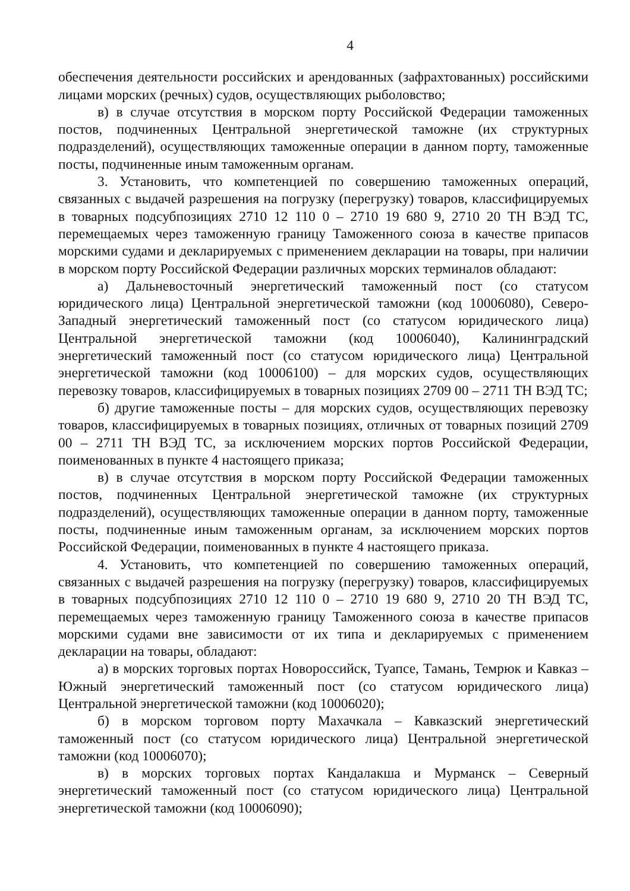4
обеспечения деятельности российских и арендованных (зафрахтованных) российскими лицами морских (речных) судов, осуществляющих рыболовство;
в) в случае отсутствия в морском порту Российской Федерации таможенных постов, подчиненных Центральной энергетической таможне (их структурных подразделений), осуществляющих таможенные операции в данном порту, таможенные посты, подчиненные иным таможенным органам.
3. Установить, что компетенцией по совершению таможенных операций, связанных с выдачей разрешения на погрузку (перегрузку) товаров, классифицируемых в товарных подсубпозициях 2710 12 110 0 – 2710 19 680 9, 2710 20 ТН ВЭД ТС, перемещаемых через таможенную границу Таможенного союза в качестве припасов морскими судами и декларируемых с применением декларации на товары, при наличии в морском порту Российской Федерации различных морских терминалов обладают:
а) Дальневосточный энергетический таможенный пост (со статусом юридического лица) Центральной энергетической таможни (код 10006080), Северо-Западный энергетический таможенный пост (со статусом юридического лица) Центральной энергетической таможни (код 10006040), Калининградский энергетический таможенный пост (со статусом юридического лица) Центральной энергетической таможни (код 10006100) – для морских судов, осуществляющих перевозку товаров, классифицируемых в товарных позициях 2709 00 – 2711 ТН ВЭД ТС;
б) другие таможенные посты – для морских судов, осуществляющих перевозку товаров, классифицируемых в товарных позициях, отличных от товарных позиций 2709 00 – 2711 ТН ВЭД ТС, за исключением морских портов Российской Федерации, поименованных в пункте 4 настоящего приказа;
в) в случае отсутствия в морском порту Российской Федерации таможенных постов, подчиненных Центральной энергетической таможне (их структурных подразделений), осуществляющих таможенные операции в данном порту, таможенные посты, подчиненные иным таможенным органам, за исключением морских портов Российской Федерации, поименованных в пункте 4 настоящего приказа.
4. Установить, что компетенцией по совершению таможенных операций, связанных с выдачей разрешения на погрузку (перегрузку) товаров, классифицируемых в товарных подсубпозициях 2710 12 110 0 – 2710 19 680 9, 2710 20 ТН ВЭД ТС, перемещаемых через таможенную границу Таможенного союза в качестве припасов морскими судами вне зависимости от их типа и декларируемых с применением декларации на товары, обладают:
а) в морских торговых портах Новороссийск, Туапсе, Тамань, Темрюк и Кавказ – Южный энергетический таможенный пост (со статусом юридического лица) Центральной энергетической таможни (код 10006020);
б) в морском торговом порту Махачкала – Кавказский энергетический таможенный пост (со статусом юридического лица) Центральной энергетической таможни (код 10006070);
в) в морских торговых портах Кандалакша и Мурманск – Северный энергетический таможенный пост (со статусом юридического лица) Центральной энергетической таможни (код 10006090);